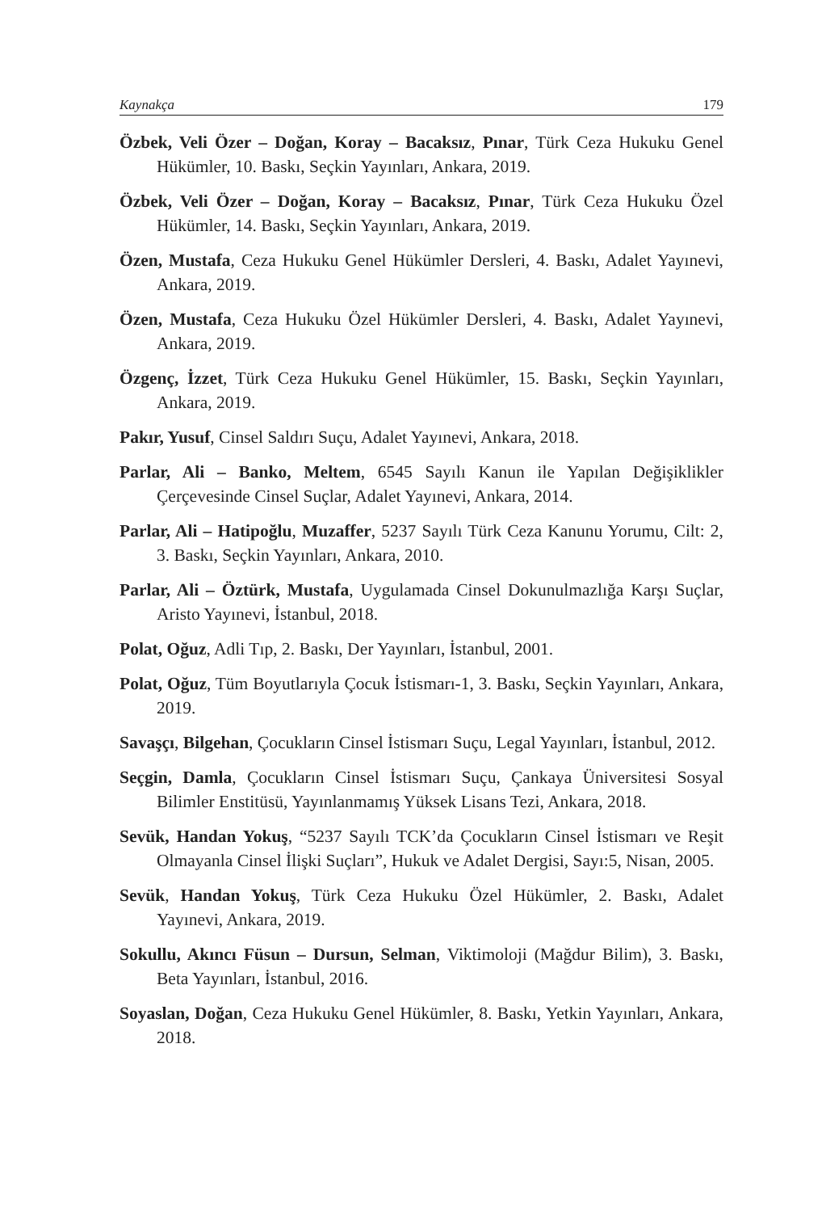Kaynakça 179
Özbek, Veli Özer – Doğan, Koray – Bacaksız, Pınar, Türk Ceza Hukuku Genel Hükümler, 10. Baskı, Seçkin Yayınları, Ankara, 2019.
Özbek, Veli Özer – Doğan, Koray – Bacaksız, Pınar, Türk Ceza Hukuku Özel Hükümler, 14. Baskı, Seçkin Yayınları, Ankara, 2019.
Özen, Mustafa, Ceza Hukuku Genel Hükümler Dersleri, 4. Baskı, Adalet Yayınevi, Ankara, 2019.
Özen, Mustafa, Ceza Hukuku Özel Hükümler Dersleri, 4. Baskı, Adalet Yayınevi, Ankara, 2019.
Özgenç, İzzet, Türk Ceza Hukuku Genel Hükümler, 15. Baskı, Seçkin Yayınları, Ankara, 2019.
Pakır, Yusuf, Cinsel Saldırı Suçu, Adalet Yayınevi, Ankara, 2018.
Parlar, Ali – Banko, Meltem, 6545 Sayılı Kanun ile Yapılan Değişiklikler Çerçevesinde Cinsel Suçlar, Adalet Yayınevi, Ankara, 2014.
Parlar, Ali – Hatipoğlu, Muzaffer, 5237 Sayılı Türk Ceza Kanunu Yorumu, Cilt: 2, 3. Baskı, Seçkin Yayınları, Ankara, 2010.
Parlar, Ali – Öztürk, Mustafa, Uygulamada Cinsel Dokunulmazlığa Karşı Suçlar, Aristo Yayınevi, İstanbul, 2018.
Polat, Oğuz, Adli Tıp, 2. Baskı, Der Yayınları, İstanbul, 2001.
Polat, Oğuz, Tüm Boyutlarıyla Çocuk İstismarı-1, 3. Baskı, Seçkin Yayınları, Ankara, 2019.
Savaşçı, Bilgehan, Çocukların Cinsel İstismarı Suçu, Legal Yayınları, İstanbul, 2012.
Seçgin, Damla, Çocukların Cinsel İstismarı Suçu, Çankaya Üniversitesi Sosyal Bilimler Enstitüsü, Yayınlanmamış Yüksek Lisans Tezi, Ankara, 2018.
Sevük, Handan Yokuş, “5237 Sayılı TCK’da Çocukların Cinsel İstismarı ve Reşit Olmayanla Cinsel İlişki Suçları”, Hukuk ve Adalet Dergisi, Sayı:5, Nisan, 2005.
Sevük, Handan Yokuş, Türk Ceza Hukuku Özel Hükümler, 2. Baskı, Adalet Yayınevi, Ankara, 2019.
Sokullu, Akıncı Füsun – Dursun, Selman, Viktimoloji (Mağdur Bilim), 3. Baskı, Beta Yayınları, İstanbul, 2016.
Soyaslan, Doğan, Ceza Hukuku Genel Hükümler, 8. Baskı, Yetkin Yayınları, Ankara, 2018.